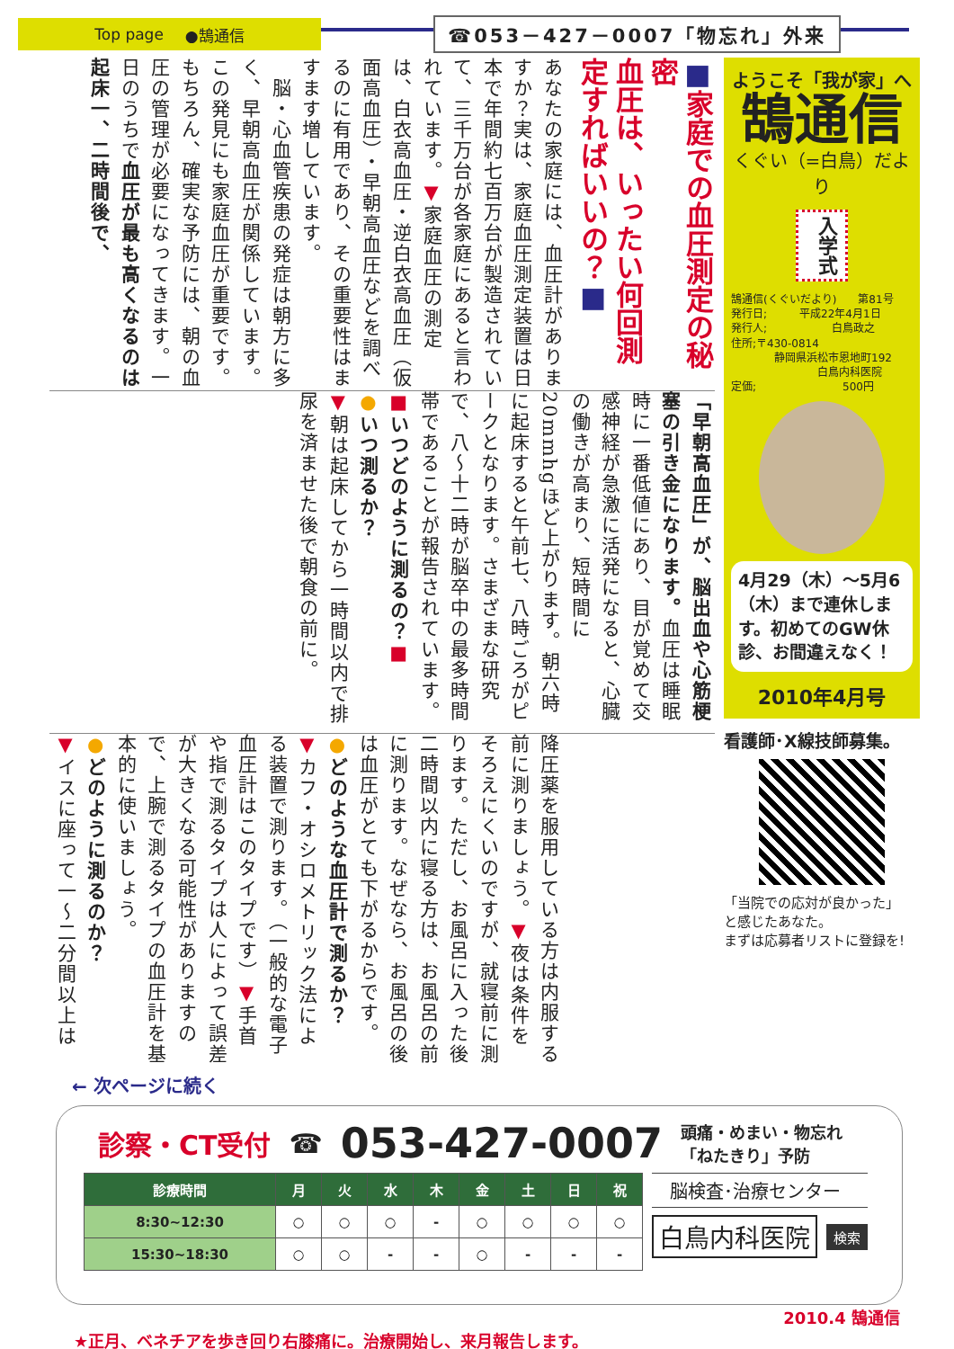Top page ●鵠通信
☎053－427－0007「物忘れ」外来
■家庭での血圧測定の秘密
血圧は、いったい何回測定すればいいの？■
あなたの家庭には、血圧計がありますか？実は、家庭血圧測定装置は日本で年間約七百万台が製造されていて、三千万台が各家庭にあると言われています。▼家庭血圧の測定は、白衣高血圧・逆白衣高血圧（仮面高血圧）・早朝高血圧などを調べるのに有用であり、その重要性はますます増しています。
　脳・心血管疾患の発症は朝方に多く、早朝高血圧が関係しています。この発見にも家庭血圧が重要です。もちろん、確実な予防には、朝の血圧の管理が必要になってきます。一日のうちで血圧が最も高くなるのは起床一、二時間後で、
「早朝高血圧」が、脳出血や心筋梗塞の引き金になります。血圧は睡眠時に一番低値にあり、目が覚めて交感神経が急激に活発になると、心臓の働きが高まり、短時間に20mmhgほど上がります。朝六時に起床すると午前七、八時ごろがピークとなります。さまざまな研究で、八～十二時が脳卒中の最多時間帯であることが報告されています。
■いつどのように測るの？■
●いつ測るか？
▼朝は起床してから一時間以内で排尿を済ませた後で朝食の前に。
降圧薬を服用している方は内服する前に測りましょう。▼夜は条件をそろえにくいのですが、就寝前に測ります。ただし、お風呂に入った後二時間以内に寝る方は、お風呂の前に測ります。なぜなら、お風呂の後は血圧がとても下がるからです。
●どのような血圧計で測るか？
▼カフ・オシロメトリック法による装置で測ります。（一般的な電子血圧計はこのタイプです）▼手首や指で測るタイプは人によって誤差が大きくなる可能性がありますので、上腕で測るタイプの血圧計を基本的に使いましょう。
●どのように測るのか？
▼イスに座って一～二分間以上は
ようこそ「我が家」へ
鵠通信
くぐい（=白鳥）だより
入学式
鵠通信(くぐいだより)　　第81号
発行日;　　　平成22年4月1日
発行人;　　　　　　白鳥政之
住所;〒430-0814
　　　　静岡県浜松市恩地町192
　　　　　　　　白鳥内科医院
定価;　　　　　　　　500円
4月29（木）～5月6（木）まで連休します。初めてのGW休診、お間違えなく！
2010年4月号
看護師･X線技師募集。
「当院での応対が良かった」
と感じたあなた。
まずは応募者リストに登録を!
← 次ページに続く
診察・CT受付 ☎ 053-427-0007 頭痛・めまい・物忘れ
「ねたきり」予防
| 診療時間 | 月 | 火 | 水 | 木 | 金 | 土 | 日 | 祝 |
| --- | --- | --- | --- | --- | --- | --- | --- | --- |
| 8:30~12:30 | ○ | ○ | ○ | - | ○ | ○ | ○ | ○ |
| 15:30~18:30 | ○ | ○ | - | - | ○ | - | - | - |
脳検査･治療センター
白鳥内科医院 検索
2010.4 鵠通信
★正月、ベネチアを歩き回り右膝痛に。治療開始し、来月報告します。